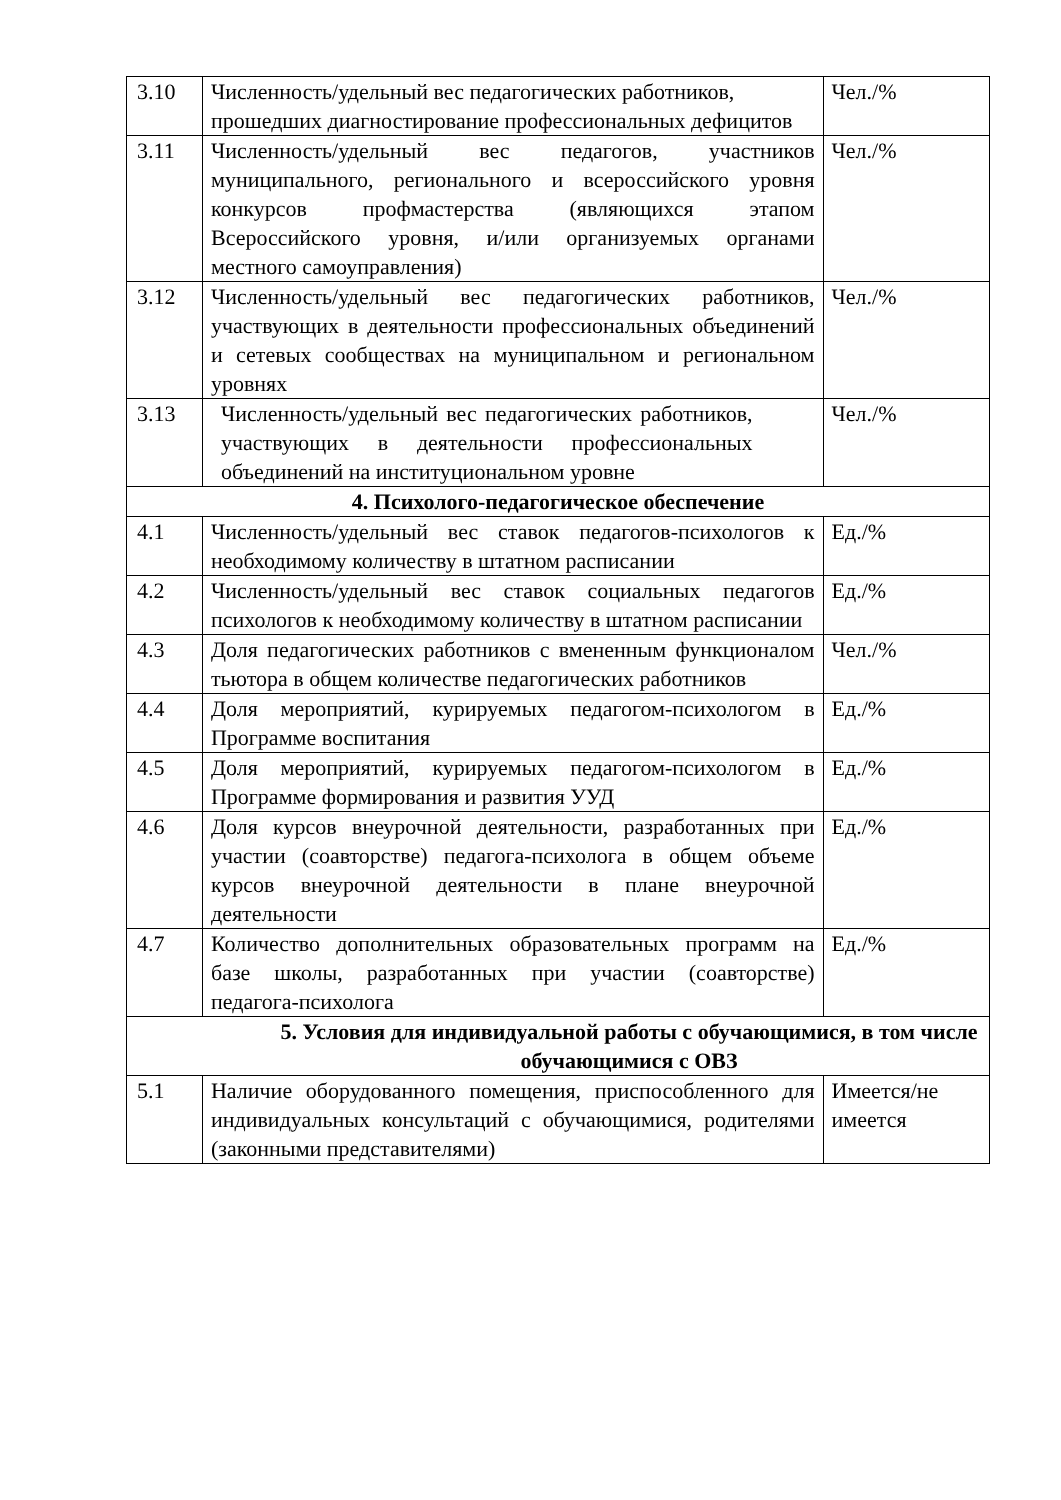| 3.10 | Численность/удельный вес педагогических работников, прошедших диагностирование профессиональных дефицитов | Чел./% |
| 3.11 | Численность/удельный вес педагогов, участников муниципального, регионального и всероссийского уровня конкурсов профмастерства (являющихся этапом Всероссийского уровня, и/или организуемых органами местного самоуправления) | Чел./% |
| 3.12 | Численность/удельный вес педагогических работников, участвующих в деятельности профессиональных объединений и сетевых сообществах на муниципальном и региональном уровнях | Чел./% |
| 3.13 | Численность/удельный вес педагогических работников, участвующих в деятельности профессиональных объединений на институциональном уровне | Чел./% |
| 4. Психолого-педагогическое обеспечение | | |
| 4.1 | Численность/удельный вес ставок педагогов-психологов к необходимому количеству в штатном расписании | Ед./% |
| 4.2 | Численность/удельный вес ставок социальных педагогов психологов к необходимому количеству в штатном расписании | Ед./% |
| 4.3 | Доля педагогических работников с вмененным функционалом тьютора в общем количестве педагогических работников | Чел./% |
| 4.4 | Доля мероприятий, курируемых педагогом-психологом в Программе воспитания | Ед./% |
| 4.5 | Доля мероприятий, курируемых педагогом-психологом в Программе формирования и развития УУД | Ед./% |
| 4.6 | Доля курсов внеурочной деятельности, разработанных при участии (соавторстве) педагога-психолога в общем объеме курсов внеурочной деятельности в плане внеурочной деятельности | Ед./% |
| 4.7 | Количество дополнительных образовательных программ на базе школы, разработанных при участии (соавторстве) педагога-психолога | Ед./% |
| 5. Условия для индивидуальной работы с обучающимися, в том числе обучающимися с ОВЗ | | |
| 5.1 | Наличие оборудованного помещения, приспособленного для индивидуальных консультаций с обучающимися, родителями (законными представителями) | Имеется/не имеется |